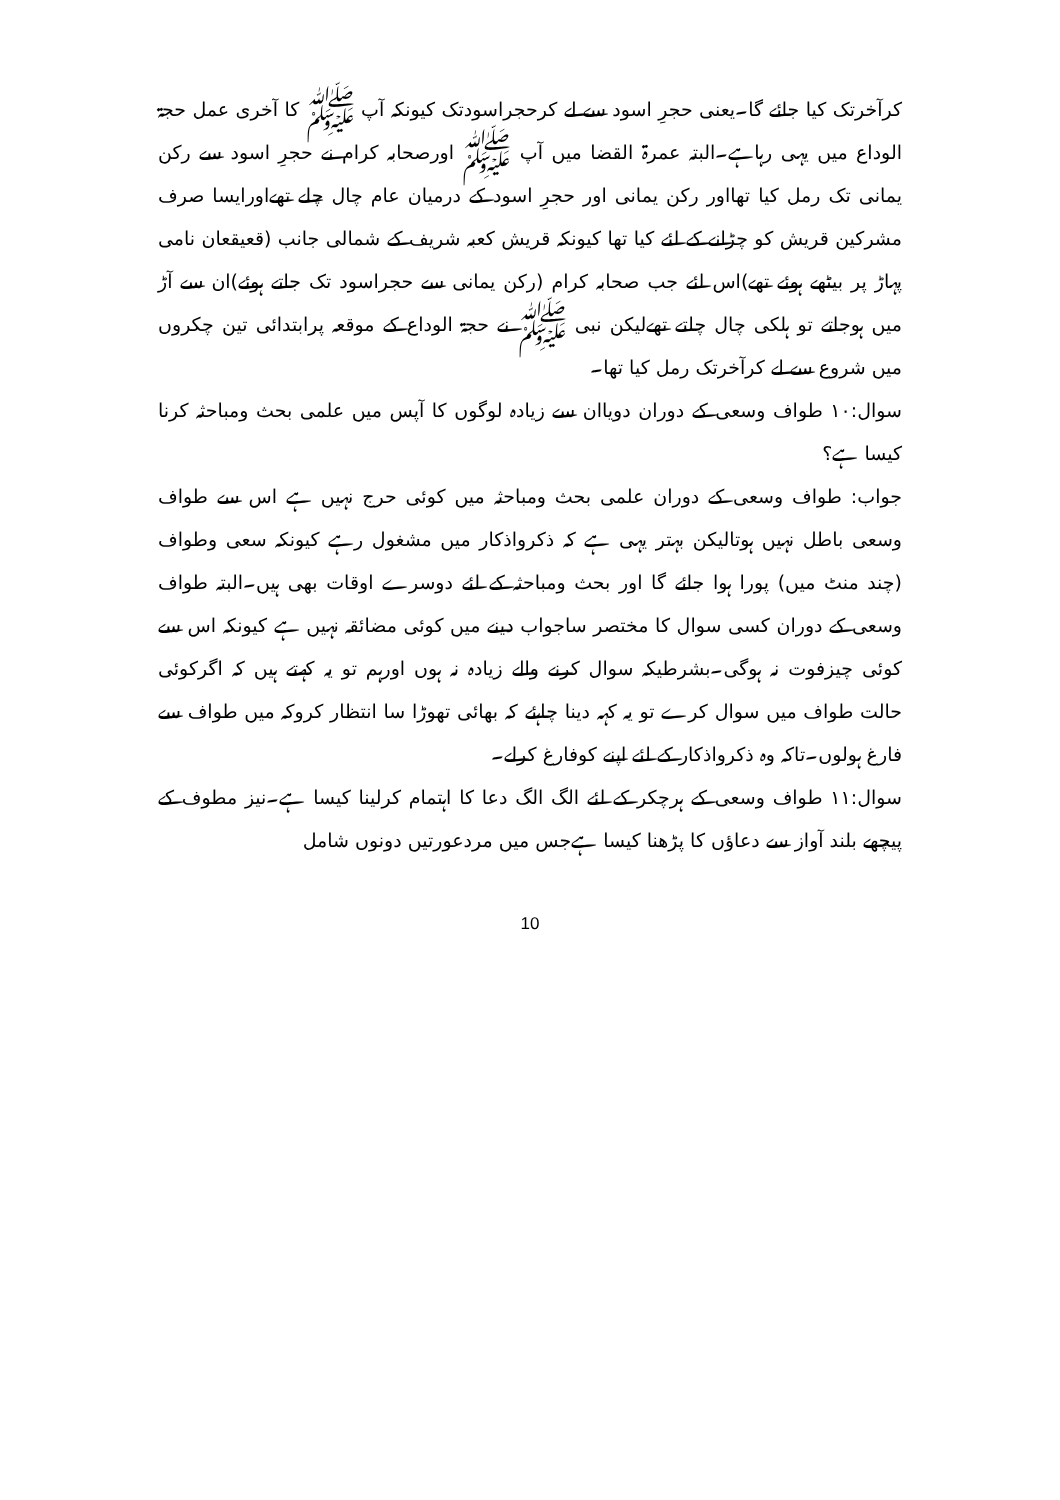کرآخرتک کیا جائے گا۔یعنی حجرِ اسود سے لے کرحجراسودتک کیونکہ آپ ﷺ کا آخری عمل حجۃ الوداع میں یہی رہاہے۔البتہ عمرۃ القضا میں آپ ﷺ اورصحابہ کرام نے حجرِ اسود سے رکن یمانی تک رمل کیا تھااور رکن یمانی اور حجرِ اسود کے درمیان عام چال چلے تھےاورایسا صرف مشرکین قریش کو چڑانے کے لئے کیا تھا کیونکہ قریش کعبہ شریف کے شمالی جانب (قعیقعان نامی پہاڑ پر بیٹھے ہوئے تھے)اس لئے جب صحابہ کرام (رکن یمانی سے حجراسود تک جاتے ہوئے)ان سے آڑ میں ہوجاتے تو ہلکی چال چلتے تھےلیکن نبی ﷺ نے حجۃ الوداع کے موقعہ پرابتدائی تین چکروں میں شروع سے لے کرآخرتک رمل کیا تھا۔
سوال:۱۰ طواف وسعی کے دوران دویاان سے زیادہ لوگوں کا آپس میں علمی بحث ومباحثہ کرنا کیسا ہے؟
جواب: طواف وسعی کے دوران علمی بحث ومباحثہ میں کوئی حرج نہیں ہے اس سے طواف وسعی باطل نہیں ہوتالیکن بہتر یہی ہے کہ ذکرواذکار میں مشغول رہے کیونکہ سعی وطواف (چند منٹ میں) پورا ہوا جائے گا اور بحث ومباحثہ کے لئے دوسرے اوقات بھی ہیں۔البتہ طواف وسعی کے دوران کسی سوال کا مختصر ساجواب دینے میں کوئی مضائقہ نہیں ہے کیونکہ اس سے کوئی چیزفوت نہ ہوگی۔بشرطیکہ سوال کرنے والے زیادہ نہ ہوں اورہم تو یہ کہتے ہیں کہ اگرکوئی حالت طواف میں سوال کرے تو یہ کہہ دینا چاہئے کہ بھائی تھوڑا سا انتظار کروکہ میں طواف سے فارغ ہولوں۔تاکہ وہ ذکرواذکار کے لئے اپنے کوفارغ کرلے۔
سوال:۱۱ طواف وسعی کے ہرچکر کے لئے الگ الگ دعا کا اہتمام کرلینا کیسا ہے۔نیز مطوف کے پیچھے بلند آواز سے دعاؤں کا پڑھنا کیسا ہےجس میں مردعورتیں دونوں شامل
10